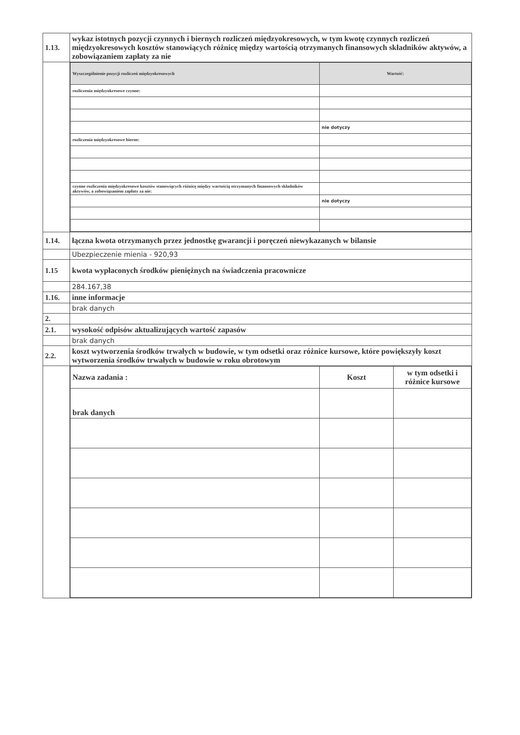| 1.13. | wykaz istotnych pozycji czynnych i biernych rozliczeń międzyokresowych, w tym kwotę czynnych rozliczeń międzyokresowych kosztów stanowiących różnicę między wartością otrzymanych finansowych składników aktywów, a zobowiązaniem zapłaty za nie |
| | / Wyszczególnienie pozycji rozliczeń międzyokresowych / Wartość: / / rozliczenia międzyokresowe czynne: / / / / nie dotyczy / / rozliczenia międzyokresowe bierne: / / / czynne rozliczenia międzyokresowe kosztów stanowiących różnicę między wartością otrzymanych finansowych składników aktywów, a zobowiązaniem zapłaty za nie: / / / / nie dotyczy / |
| 1.14. | łączna kwota otrzymanych przez jednostkę gwarancji i poręczeń niewykazanych w bilansie |
| | Ubezpieczenie mienia - 920,93 |
| 1.15 | kwota wypłaconych środków pieniężnych na świadczenia pracownicze |
| | 284.167,38 |
| 1.16. | inne informacje |
| | brak danych |
| 2. | |
| 2.1. | wysokość odpisów aktualizujących wartość zapasów |
| | brak danych |
| 2.2. | koszt wytworzenia środków trwałych w budowie, w tym odsetki oraz różnice kursowe, które powiększyły koszt wytworzenia środków trwałych w budowie w roku obrotowym |
| | / Nazwa zadania : / Koszt / w tym odsetki i różnice kursowe / / brak danych / / / |